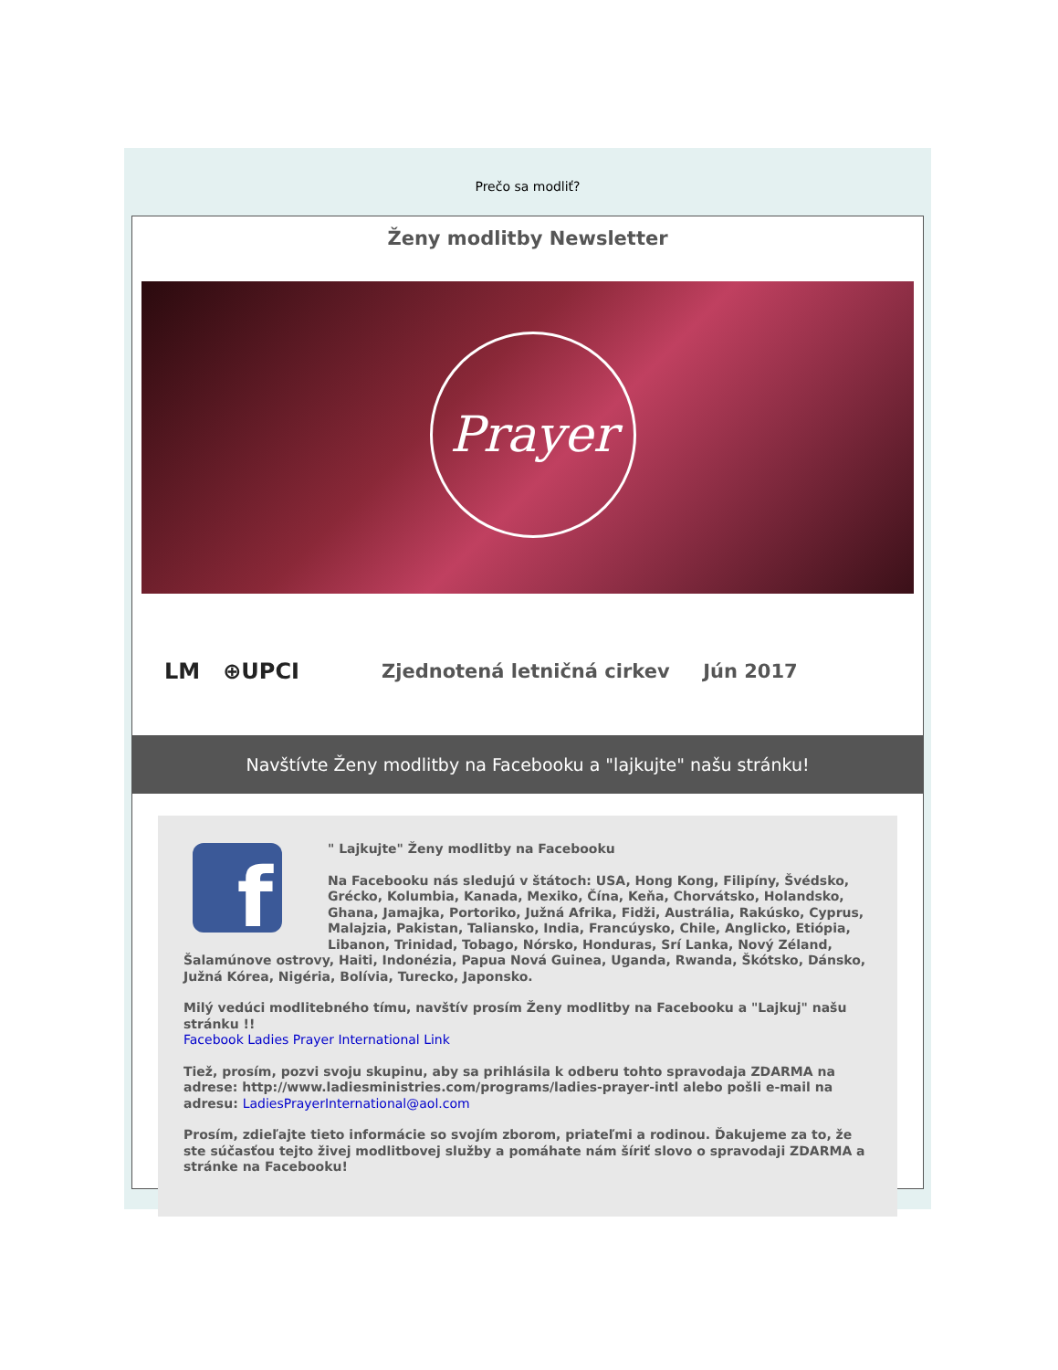Prečo sa modliť?
Ženy modlitby Newsletter
Prayer
LM ⊕UPCI
Zjednotená letničná cirkev Jún 2017
Navštívte Ženy modlitby na Facebooku a "lajkujte" našu stránku!
f
" Lajkujte" Ženy modlitby na Facebooku
Na Facebooku nás sledujú v štátoch: USA, Hong Kong, Filipíny, Švédsko, Grécko, Kolumbia, Kanada, Mexiko, Čína, Keňa, Chorvátsko, Holandsko, Ghana, Jamajka, Portoriko, Južná Afrika, Fidži, Austrália, Rakúsko, Cyprus, Malajzia, Pakistan, Taliansko, India, Francúysko, Chile, Anglicko, Etiópia, Libanon, Trinidad, Tobago, Nórsko, Honduras, Srí Lanka, Nový Zéland, Šalamúnove ostrovy, Haiti, Indonézia, Papua Nová Guinea, Uganda, Rwanda, Škótsko, Dánsko, Južná Kórea, Nigéria, Bolívia, Turecko, Japonsko.
Milý vedúci modlitebného tímu, navštív prosím Ženy modlitby na Facebooku a "Lajkuj" našu stránku !!
Facebook Ladies Prayer International Link
Tiež, prosím, pozvi svoju skupinu, aby sa prihlásila k odberu tohto spravodaja ZDARMA na adrese: http://www.ladiesministries.com/programs/ladies-prayer-intl alebo pošli e-mail na adresu: LadiesPrayerInternational@aol.com
Prosím, zdieľajte tieto informácie so svojím zborom, priateľmi a rodinou. Ďakujeme za to, že ste súčasťou tejto živej modlitbovej služby a pomáhate nám šíriť slovo o spravodaji ZDARMA a stránke na Facebooku!